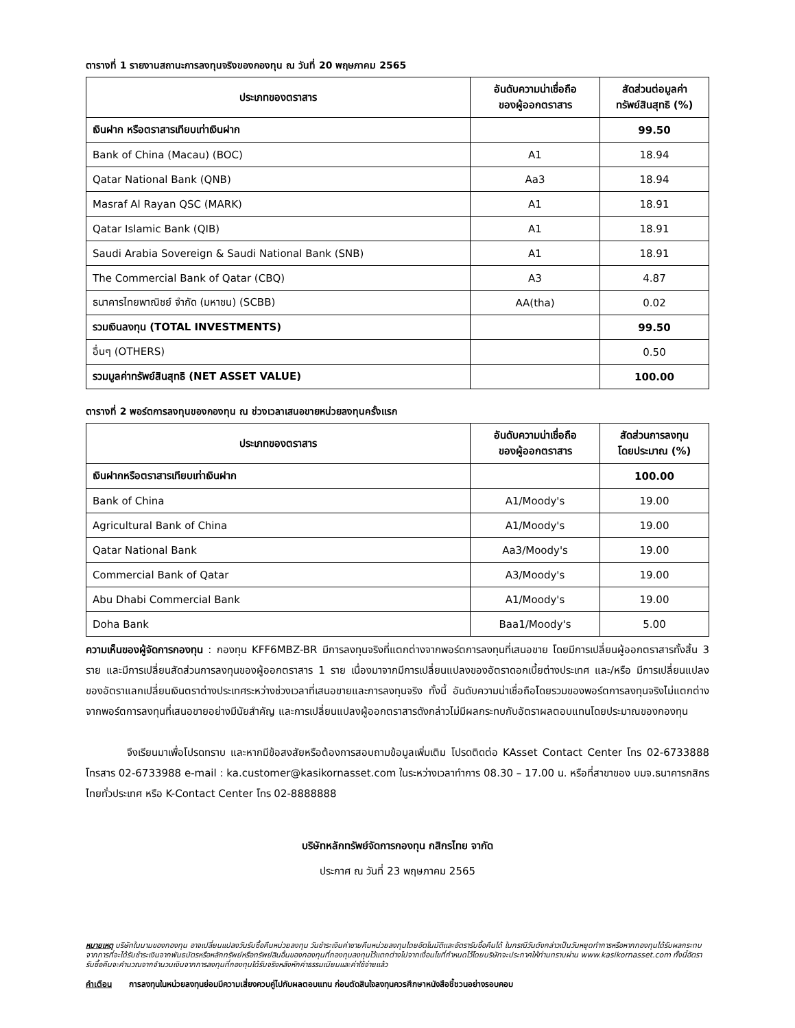ตารางที่ 1 รายงานสถานะการลงทุนจริงของกองทุน ณ วันที่ 20 พฤษภาคม 2565
| ประเภทของตราสาร | อันดับความน่าเชื่อถือ ของผู้ออกตราสาร | สัดส่วนต่อมูลค่า ทรัพย์สินสุทธิ (%) |
| --- | --- | --- |
| เงินฝาก หรือตราสารเทียบเท่าเงินฝาก | | 99.50 |
| Bank of China (Macau) (BOC) | A1 | 18.94 |
| Qatar National Bank (QNB) | Aa3 | 18.94 |
| Masraf Al Rayan QSC (MARK) | A1 | 18.91 |
| Qatar Islamic Bank (QIB) | A1 | 18.91 |
| Saudi Arabia Sovereign & Saudi National Bank (SNB) | A1 | 18.91 |
| The Commercial Bank of Qatar (CBQ) | A3 | 4.87 |
| ธนาคารไทยพาณิชย์ จำกัด (มหาชน) (SCBB) | AA(tha) | 0.02 |
| รวมเงินลงทุน (TOTAL INVESTMENTS) | | 99.50 |
| อื่นๆ (OTHERS) | | 0.50 |
| รวมมูลค่าทรัพย์สินสุทธิ (NET ASSET VALUE) | | 100.00 |
ตารางที่ 2 พอร์ตการลงทุนของกองทุน ณ ช่วงเวลาเสนอขายหน่วยลงทุนครั้งแรก
| ประเภทของตราสาร | อันดับความน่าเชื่อถือ ของผู้ออกตราสาร | สัดส่วนการลงทุน โดยประมาณ (%) |
| --- | --- | --- |
| เงินฝากหรือตราสารเทียบเท่าเงินฝาก | | 100.00 |
| Bank of China | A1/Moody's | 19.00 |
| Agricultural Bank of China | A1/Moody's | 19.00 |
| Qatar National Bank | Aa3/Moody's | 19.00 |
| Commercial Bank of Qatar | A3/Moody's | 19.00 |
| Abu Dhabi Commercial Bank | A1/Moody's | 19.00 |
| Doha Bank | Baa1/Moody's | 5.00 |
ความเห็นของผู้จัดการกองทุน : กองทุน KFF6MBZ-BR มีการลงทุนจริงที่แตกต่างจากพอร์ตการลงทุนที่เสนอขาย โดยมีการเปลี่ยนผู้ออกตราสารทั้งสิ้น 3 ราย และมีการเปลี่ยนสัดส่วนการลงทุนของผู้ออกตราสาร 1 ราย เนื่องมาจากมีการเปลี่ยนแปลงของอัตราดอกเบี้ยต่างประเทศ และ/หรือ มีการเปลี่ยนแปลงของอัตราแลกเปลี่ยนเงินตราต่างประเทศระหว่างช่วงเวลาที่เสนอขายและการลงทุนจริง ทั้งนี้ อันดับความน่าเชื่อถือโดยรวมของพอร์ตการลงทุนจริงไม่แตกต่างจากพอร์ตการลงทุนที่เสนอขายอย่างมีนัยสำคัญ และการเปลี่ยนแปลงผู้ออกตราสารดังกล่าวไม่มีผลกระทบกับอัตราผลตอบแทนโดยประมาณของกองทุน
จึงเรียนมาเพื่อโปรดทราบ และหากมีข้อสงสัยหรือต้องการสอบถามข้อมูลเพิ่มเติม โปรดติดต่อ KAsset Contact Center โทร 02-6733888 โทรสาร 02-6733988 e-mail : ka.customer@kasikornasset.com ในระหว่างเวลาทำการ 08.30 – 17.00 น. หรือที่สาขาของ บมจ.ธนาคารกสิกรไทยทั่วประเทศ หรือ K-Contact Center โทร 02-8888888
บริษัทหลักทรัพย์จัดการกองทุน กสิกรไทย จากัด
ประกาศ ณ วันที่ 23 พฤษภาคม 2565
หมายเหตุ บริษัทในนามของกองทุน อาจเปลี่ยนแปลงวันรับซื้อคืนหน่วยลงทุน วันชำระเงินค่าขายคืนหน่วยลงทุนโดยอัตโนมัติและอัตรารับซื้อคืนได้ ในกรณีวันดังกล่าวเป็นวันหยุดทำการหรือหากกองทุนได้รับผลกระทบจากการที่จะได้รับชำระเงินจากพันธบัตรหรือหลักทรัพย์หรือทรัพย์สินอื่นของกองทุนที่กองทุนลงทุนไว้แตกต่างไปจากเงื่อนไขที่กำหนดไว้โดยบริษัทจะประกาศให้ท่านทราบผ่าน www.kasikornasset.com ทั้งนี้อัตรารับซื้อคืนจะคำนวณจากจำนวนเงินจากการลงทุนที่กองทุนได้รับจริงหลังหักค่าธรรมเนียมและค่าใช้จ่ายแล้ว
คำเตือน การลงทุนในหน่วยลงทุนย่อมมีความเสี่ยงควบคู่ไปกับผลตอบแทน ก่อนตัดสินใจลงทุนควรศึกษาหนังสือชี้ชวนอย่างรอบคอบ